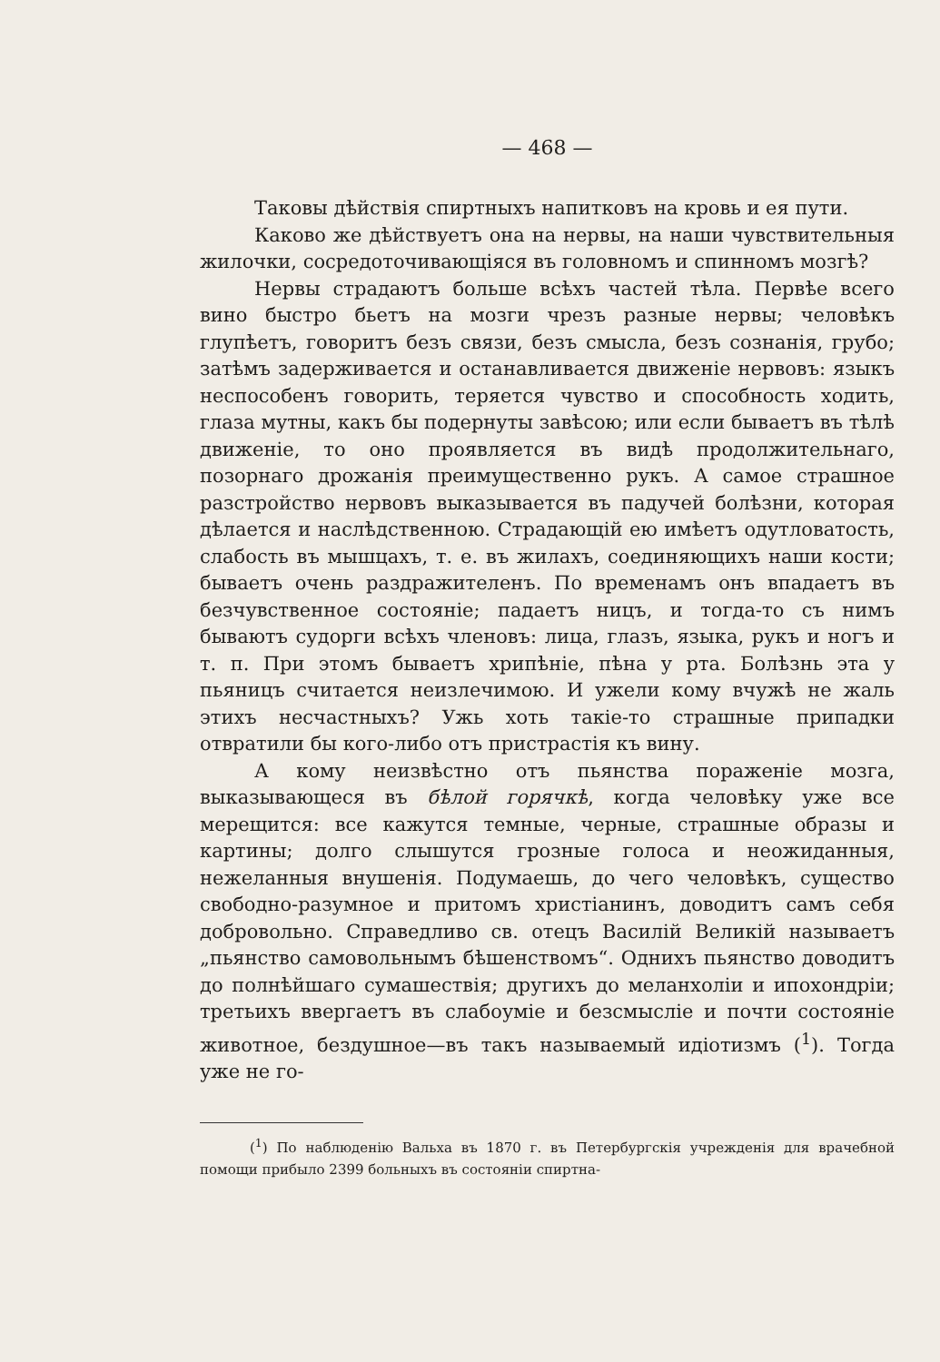— 468 —
Таковы дѣйствія спиртныхъ напитковъ на кровь и ея пути.
Каково же дѣйствуетъ она на нервы, на наши чувствительныя жилочки, сосредоточивающіяся въ головномъ и спинномъ мозгѣ?
Нервы страдаютъ больше всѣхъ частей тѣла. Первѣе всего вино быстро бьетъ на мозги чрезъ разные нервы; человѣкъ глупѣетъ, говоритъ безъ связи, безъ смысла, безъ сознанія, грубо; затѣмъ задерживается и останавливается движеніе нервовъ: языкъ неспособенъ говорить, теряется чувство и способность ходить, глаза мутны, какъ бы подернуты завѣсою; или если бываетъ въ тѣлѣ движеніе, то оно проявляется въ видѣ продолжительнаго, позорнаго дрожанія преимущественно рукъ. А самое страшное разстройство нервовъ выказывается въ падучей болѣзни, которая дѣлается и наслѣдственною. Страдающій ею имѣетъ одутловатость, слабость въ мышцахъ, т. е. въ жилахъ, соединяющихъ наши кости; бываетъ очень раздражителенъ. По временамъ онъ впадаетъ въ безчувственное состояніе; падаетъ ницъ, и тогда-то съ нимъ бываютъ судорги всѣхъ членовъ: лица, глазъ, языка, рукъ и ногъ и т. п. При этомъ бываетъ хрипѣніе, пѣна у рта. Болѣзнь эта у пьяницъ считается неизлечимою. И ужели кому вчужѣ не жаль этихъ несчастныхъ? Ужь хоть такіе-то страшные припадки отвратили бы кого-либо отъ пристрастія къ вину.
А кому неизвѣстно отъ пьянства пораженіе мозга, выказывающеся въ бѣлой горячкѣ, когда человѣку уже все мерещится: все кажутся темные, черные, страшные образы и картины; долго слышутся грозные голоса и неожиданныя, нежеланныя внушенія. Подумаешь, до чего человѣкъ, существо свободно-разумное и притомъ христіанинъ, доводитъ самъ себя добровольно. Справедливо св. отецъ Василій Великій называетъ „пьянство самовольнымъ бѣшенствомъ“. Однихъ пьянство доводитъ до полнѣйшаго сумашествія; другихъ до меланхоліи и ипохондріи; третьихъ ввергаетъ въ слабоуміе и безсмысліе и почти состояніе животное, бездушное—въ такъ называемый идіотизмъ (<sup>1</sup>). Тогда уже не го-
(<sup>1</sup>) По наблюденію Вальха въ 1870 г. въ Петербургскія учрежденія для врачебной помощи прибыло 2399 больныхъ въ состояніи спиртна-